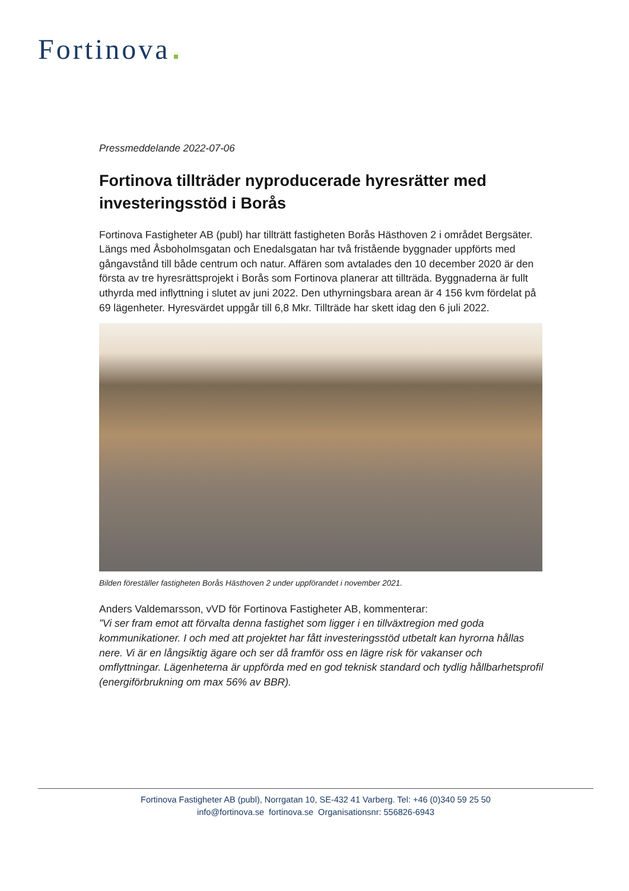Fortinova
Pressmeddelande 2022-07-06
Fortinova tillträder nyproducerade hyresrätter med investeringsstöd i Borås
Fortinova Fastigheter AB (publ) har tillträtt fastigheten Borås Hästhoven 2 i området Bergsäter. Längs med Åsboholmsgatan och Enedalsgatan har två fristående byggnader uppförts med gångavstånd till både centrum och natur. Affären som avtalades den 10 december 2020 är den första av tre hyresrättsprojekt i Borås som Fortinova planerar att tillträda. Byggnaderna är fullt uthyrda med inflyttning i slutet av juni 2022. Den uthyrningsbara arean är 4 156 kvm fördelat på 69 lägenheter. Hyresvärdet uppgår till 6,8 Mkr. Tillträde har skett idag den 6 juli 2022.
Bilden föreställer fastigheten Borås Hästhoven 2 under uppförandet i november 2021.
Anders Valdemarsson, vVD för Fortinova Fastigheter AB, kommenterar:
”Vi ser fram emot att förvalta denna fastighet som ligger i en tillväxtregion med goda kommunikationer. I och med att projektet har fått investeringsstöd utbetalt kan hyrorna hållas nere. Vi är en långsiktig ägare och ser då framför oss en lägre risk för vakanser och omflyttningar. Lägenheterna är uppförda med en god teknisk standard och tydlig hållbarhetsprofil (energiförbrukning om max 56% av BBR).
Fortinova Fastigheter AB (publ), Norrgatan 10, SE-432 41 Varberg. Tel: +46 (0)340 59 25 50
info@fortinova.se fortinova.se Organisationsnr: 556826-6943